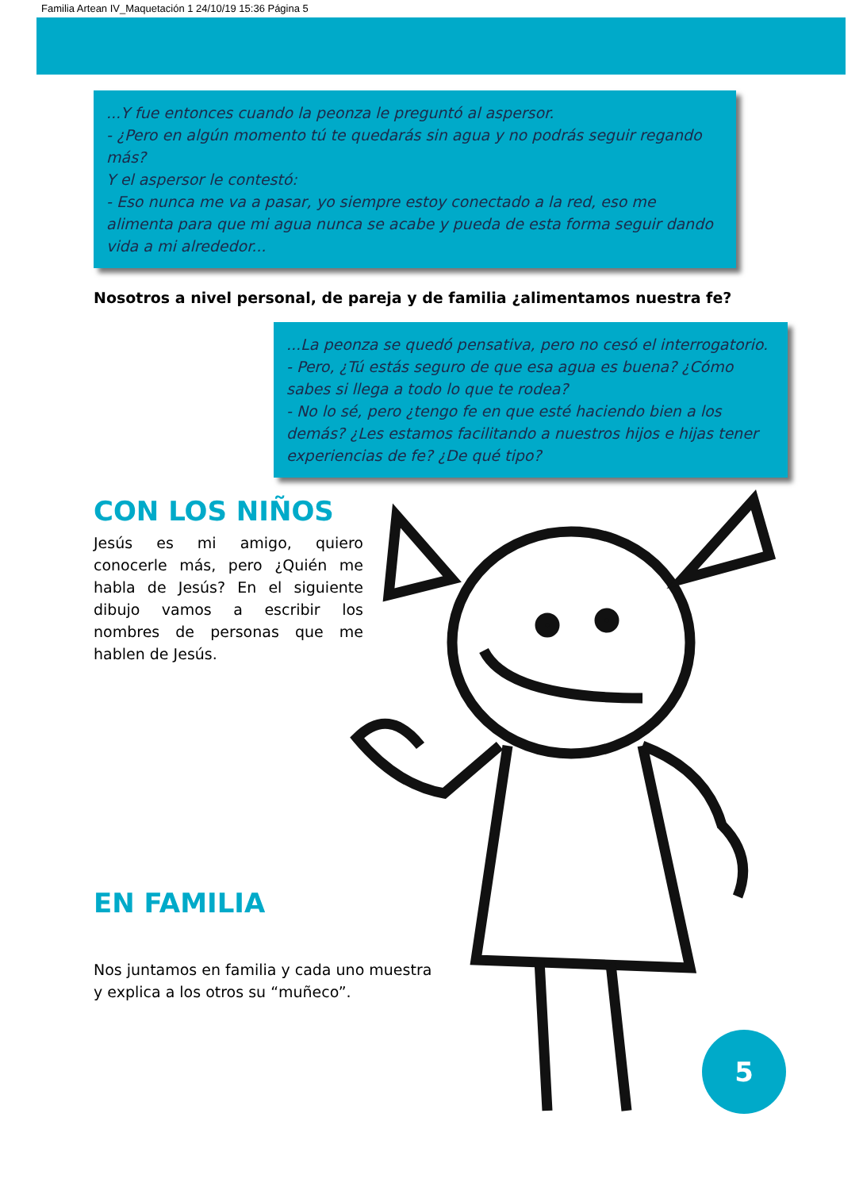Familia Artean IV_Maquetación 1 24/10/19 15:36 Página 5
...Y fue entonces cuando la peonza le preguntó al aspersor.
- ¿Pero en algún momento tú te quedarás sin agua y no podrás seguir regando más?
Y el aspersor le contestó:
- Eso nunca me va a pasar, yo siempre estoy conectado a la red, eso me alimenta para que mi agua nunca se acabe y pueda de esta forma seguir dando vida a mi alrededor...
Nosotros a nivel personal, de pareja y de familia ¿alimentamos nuestra fe?
...La peonza se quedó pensativa, pero no cesó el interrogatorio.
- Pero, ¿Tú estás seguro de que esa agua es buena? ¿Cómo sabes si llega a todo lo que te rodea?
- No lo sé, pero ¿tengo fe en que esté haciendo bien a los demás? ¿Les estamos facilitando a nuestros hijos e hijas tener experiencias de fe? ¿De qué tipo?
CON LOS NIÑOS
Jesús es mi amigo, quiero conocerle más, pero ¿Quién me habla de Jesús? En el siguiente dibujo vamos a escribir los nombres de personas que me hablen de Jesús.
EN FAMILIA
Nos juntamos en familia y cada uno muestra y explica a los otros su “muñeco”.
5